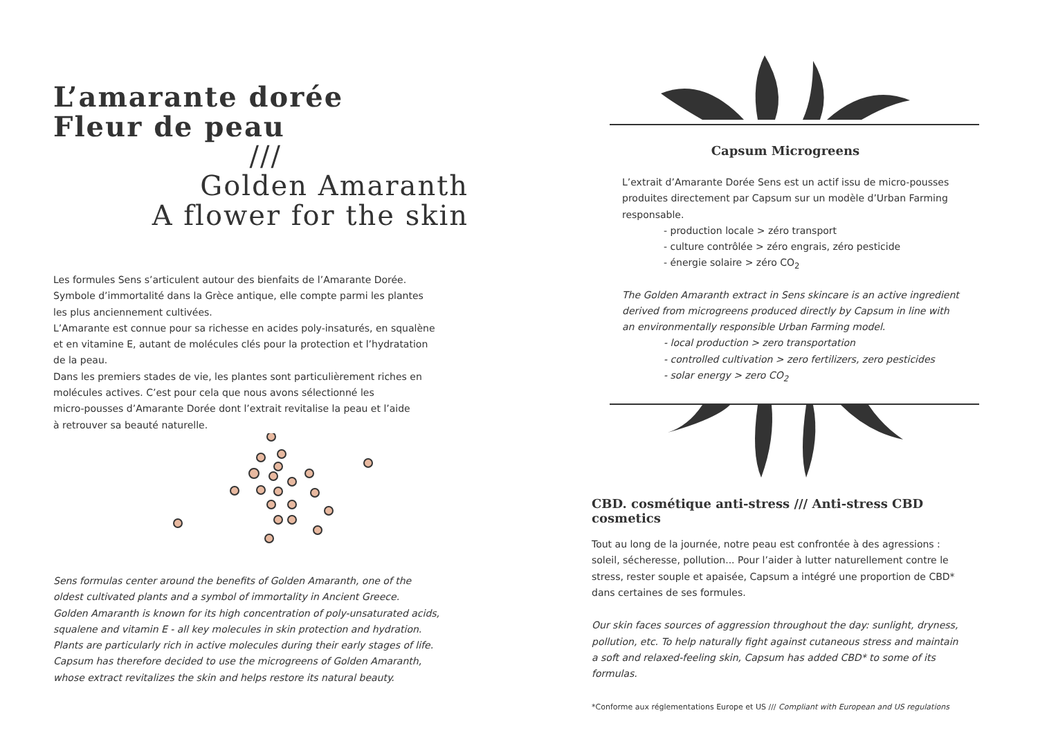L’amarante dorée
Fleur de peau
///
Golden Amaranth
A flower for the skin
Les formules Sens s’articulent autour des bienfaits de l’Amarante Dorée.
Symbole d’immortalité dans la Grèce antique, elle compte parmi les plantes
les plus anciennement cultivées.
L’Amarante est connue pour sa richesse en acides poly-insaturés, en squalène
et en vitamine E, autant de molécules clés pour la protection et l’hydratation
de la peau.
Dans les premiers stades de vie, les plantes sont particulièrement riches en
molécules actives. C’est pour cela que nous avons sélectionné les
micro-pousses d’Amarante Dorée dont l’extrait revitalise la peau et l’aide
à retrouver sa beauté naturelle.
Sens formulas center around the benefits of Golden Amaranth, one of the
oldest cultivated plants and a symbol of immortality in Ancient Greece.
Golden Amaranth is known for its high concentration of poly-unsaturated acids,
squalene and vitamin E - all key molecules in skin protection and hydration.
Plants are particularly rich in active molecules during their early stages of life.
Capsum has therefore decided to use the microgreens of Golden Amaranth,
whose extract revitalizes the skin and helps restore its natural beauty.
Capsum Microgreens
L’extrait d’Amarante Dorée Sens est un actif issu de micro-pousses
produites directement par Capsum sur un modèle d’Urban Farming
responsable.
- production locale > zéro transport
- culture contrôlée > zéro engrais, zéro pesticide
- énergie solaire > zéro CO<sub>2</sub>
The Golden Amaranth extract in Sens skincare is an active ingredient
derived from microgreens produced directly by Capsum in line with
an environmentally responsible Urban Farming model.
- local production > zero transportation
- controlled cultivation > zero fertilizers, zero pesticides
- solar energy > zero CO<sub>2</sub>
CBD. cosmétique anti-stress /// Anti-stress CBD cosmetics
Tout au long de la journée, notre peau est confrontée à des agressions :
soleil, sécheresse, pollution... Pour l’aider à lutter naturellement contre le
stress, rester souple et apaisée, Capsum a intégré une proportion de CBD*
dans certaines de ses formules.
Our skin faces sources of aggression throughout the day: sunlight, dryness,
pollution, etc. To help naturally fight against cutaneous stress and maintain
a soft and relaxed-feeling skin, Capsum has added CBD* to some of its
formulas.
*Conforme aux réglementations Europe et US /// Compliant with European and US regulations